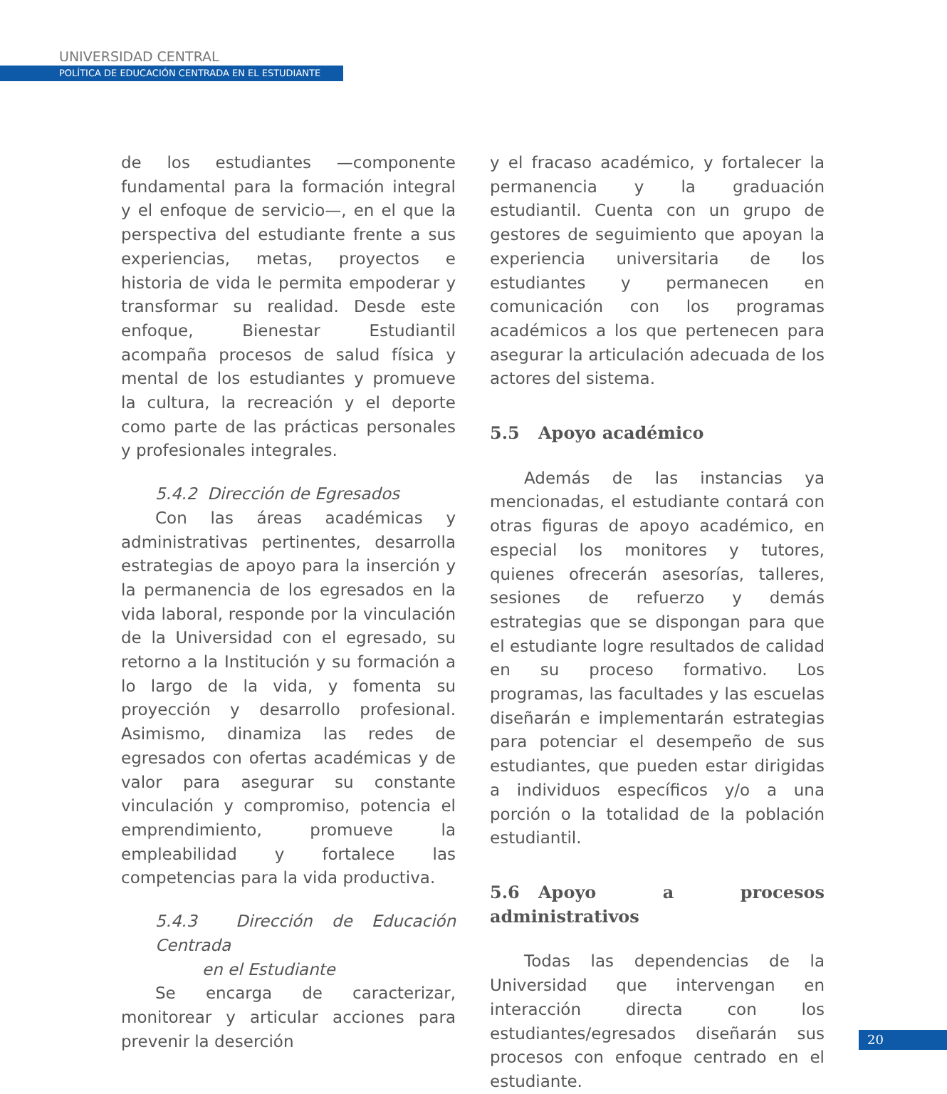UNIVERSIDAD CENTRAL
POLÍTICA DE EDUCACIÓN CENTRADA EN EL ESTUDIANTE
de los estudiantes —componente fundamental para la formación integral y el enfoque de servicio—, en el que la perspectiva del estudiante frente a sus experiencias, metas, proyectos e historia de vida le permita empoderar y transformar su realidad. Desde este enfoque, Bienestar Estudiantil acompaña procesos de salud física y mental de los estudiantes y promueve la cultura, la recreación y el deporte como parte de las prácticas personales y profesionales integrales.
5.4.2 Dirección de Egresados
Con las áreas académicas y administrativas pertinentes, desarrolla estrategias de apoyo para la inserción y la permanencia de los egresados en la vida laboral, responde por la vinculación de la Universidad con el egresado, su retorno a la Institución y su formación a lo largo de la vida, y fomenta su proyección y desarrollo profesional. Asimismo, dinamiza las redes de egresados con ofertas académicas y de valor para asegurar su constante vinculación y compromiso, potencia el emprendimiento, promueve la empleabilidad y fortalece las competencias para la vida productiva.
5.4.3 Dirección de Educación Centrada
en el Estudiante
Se encarga de caracterizar, monitorear y articular acciones para prevenir la deserción
y el fracaso académico, y fortalecer la permanencia y la graduación estudiantil. Cuenta con un grupo de gestores de seguimiento que apoyan la experiencia universitaria de los estudiantes y permanecen en comunicación con los programas académicos a los que pertenecen para asegurar la articulación adecuada de los actores del sistema.
5.5 Apoyo académico
Además de las instancias ya mencionadas, el estudiante contará con otras figuras de apoyo académico, en especial los monitores y tutores, quienes ofrecerán asesorías, talleres, sesiones de refuerzo y demás estrategias que se dispongan para que el estudiante logre resultados de calidad en su proceso formativo. Los programas, las facultades y las escuelas diseñarán e implementarán estrategias para potenciar el desempeño de sus estudiantes, que pueden estar dirigidas a individuos específicos y/o a una porción o la totalidad de la población estudiantil.
5.6 Apoyo a procesos administrativos
Todas las dependencias de la Universidad que intervengan en interacción directa con los estudiantes/egresados diseñarán sus procesos con enfoque centrado en el estudiante.
20